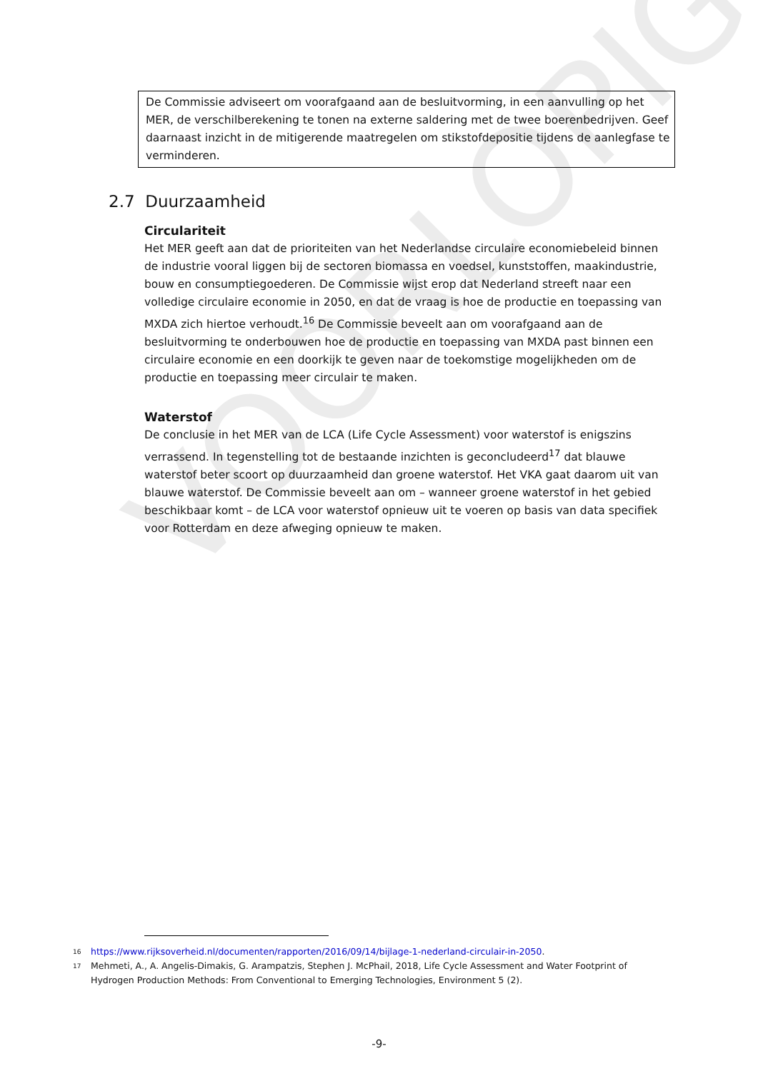VOORLOPIG
De Commissie adviseert om voorafgaand aan de besluitvorming, in een aanvulling op het MER, de verschilberekening te tonen na externe saldering met de twee boerenbedrijven. Geef daarnaast inzicht in de mitigerende maatregelen om stikstofdepositie tijdens de aanlegfase te verminderen.
2.7 Duurzaamheid
Circulariteit
Het MER geeft aan dat de prioriteiten van het Nederlandse circulaire economiebeleid binnen de industrie vooral liggen bij de sectoren biomassa en voedsel, kunststoffen, maakindustrie, bouw en consumptiegoederen. De Commissie wijst erop dat Nederland streeft naar een volledige circulaire economie in 2050, en dat de vraag is hoe de productie en toepassing van MXDA zich hiertoe verhoudt.<sup>16</sup> De Commissie beveelt aan om voorafgaand aan de besluitvorming te onderbouwen hoe de productie en toepassing van MXDA past binnen een circulaire economie en een doorkijk te geven naar de toekomstige mogelijkheden om de productie en toepassing meer circulair te maken.
Waterstof
De conclusie in het MER van de LCA (Life Cycle Assessment) voor waterstof is enigszins verrassend. In tegenstelling tot de bestaande inzichten is geconcludeerd<sup>17</sup> dat blauwe waterstof beter scoort op duurzaamheid dan groene waterstof. Het VKA gaat daarom uit van blauwe waterstof. De Commissie beveelt aan om – wanneer groene waterstof in het gebied beschikbaar komt – de LCA voor waterstof opnieuw uit te voeren op basis van data specifiek voor Rotterdam en deze afweging opnieuw te maken.
16 https://www.rijksoverheid.nl/documenten/rapporten/2016/09/14/bijlage-1-nederland-circulair-in-2050.
17 Mehmeti, A., A. Angelis-Dimakis, G. Arampatzis, Stephen J. McPhail, 2018, Life Cycle Assessment and Water Footprint of Hydrogen Production Methods: From Conventional to Emerging Technologies, Environment 5 (2).
-9-